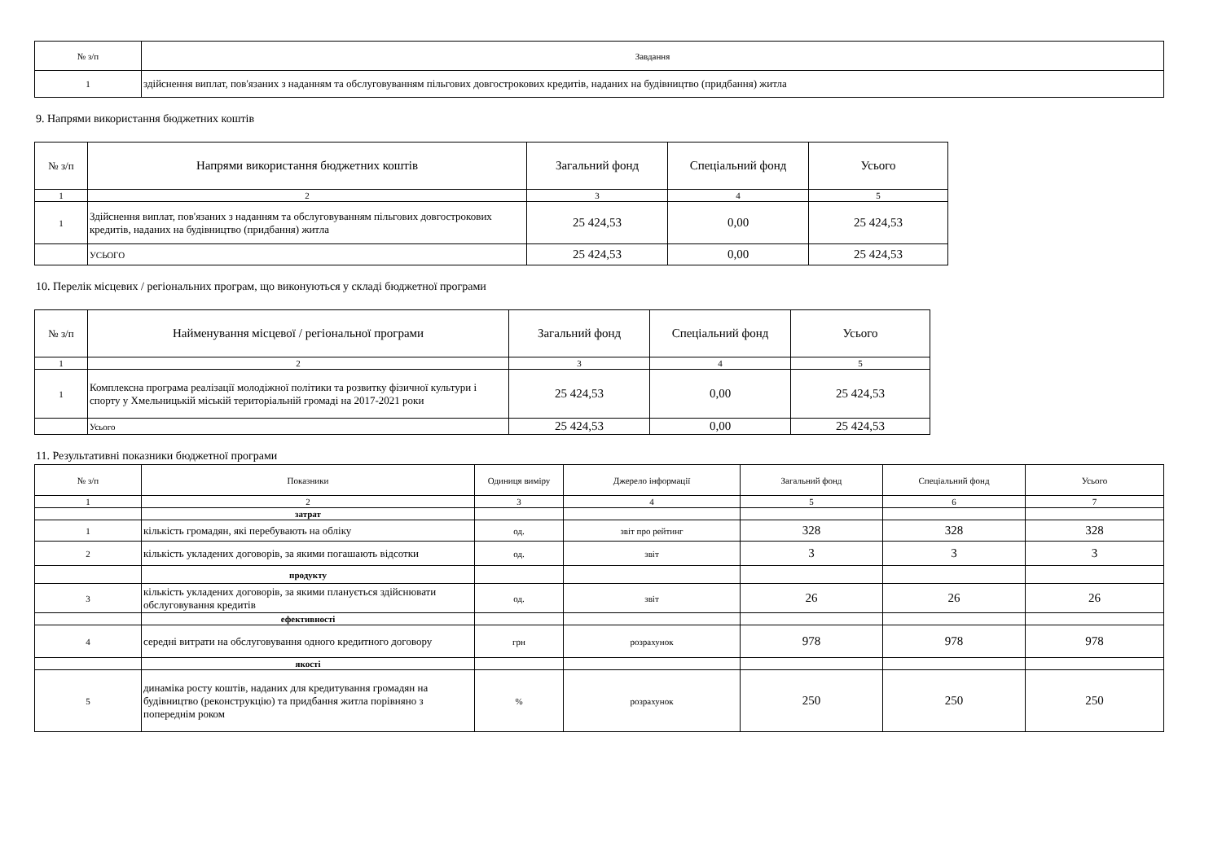| № з/п | Завдання |
| --- | --- |
| 1 | здійснення виплат, пов'язаних з наданням та обслуговуванням пільгових довгострокових кредитів, наданих на будівництво (придбання) житла |
9. Напрями використання бюджетних коштів
| № з/п | Напрями використання бюджетних коштів | Загальний фонд | Спеціальний фонд | Усього |
| --- | --- | --- | --- | --- |
| 1 | 2 | 3 | 4 | 5 |
| 1 | Здійснення виплат, пов'язаних з наданням та обслуговуванням пільгових довгострокових кредитів, наданих на будівництво (придбання) житла | 25 424,53 | 0,00 | 25 424,53 |
| | УСЬОГО | 25 424,53 | 0,00 | 25 424,53 |
10. Перелік місцевих / регіональних програм, що виконуються у складі бюджетної програми
| № з/п | Найменування місцевої / регіональної програми | Загальний фонд | Спеціальний фонд | Усього |
| --- | --- | --- | --- | --- |
| 1 | 2 | 3 | 4 | 5 |
| 1 | Комплексна програма реалізації молодіжної політики та розвитку фізичної культури і спорту у Хмельницькій міській територіальній громаді на 2017-2021 роки | 25 424,53 | 0,00 | 25 424,53 |
| | Усього | 25 424,53 | 0,00 | 25 424,53 |
11. Результативні показники бюджетної програми
| № з/п | Показники | Одиниця виміру | Джерело інформації | Загальний фонд | Спеціальний фонд | Усього |
| --- | --- | --- | --- | --- | --- | --- |
| 1 | 2 | 3 | 4 | 5 | 6 | 7 |
| | затрат | | | | | |
| 1 | кількість громадян, які перебувають на обліку | од. | звіт про рейтинг | 328 | 328 | 328 |
| 2 | кількість укладених договорів, за якими погашають відсотки | од. | звіт | 3 | 3 | 3 |
| | продукту | | | | | |
| 3 | кількість укладених договорів, за якими планується здійснювати обслуговування кредитів | од. | звіт | 26 | 26 | 26 |
| | ефективності | | | | | |
| 4 | середні витрати на обслуговування одного кредитного договору | грн | розрахунок | 978 | 978 | 978 |
| | якості | | | | | |
| 5 | динаміка росту коштів, наданих для кредитування громадян на будівництво (реконструкцію) та придбання житла порівняно з попереднім роком | % | розрахунок | 250 | 250 | 250 |